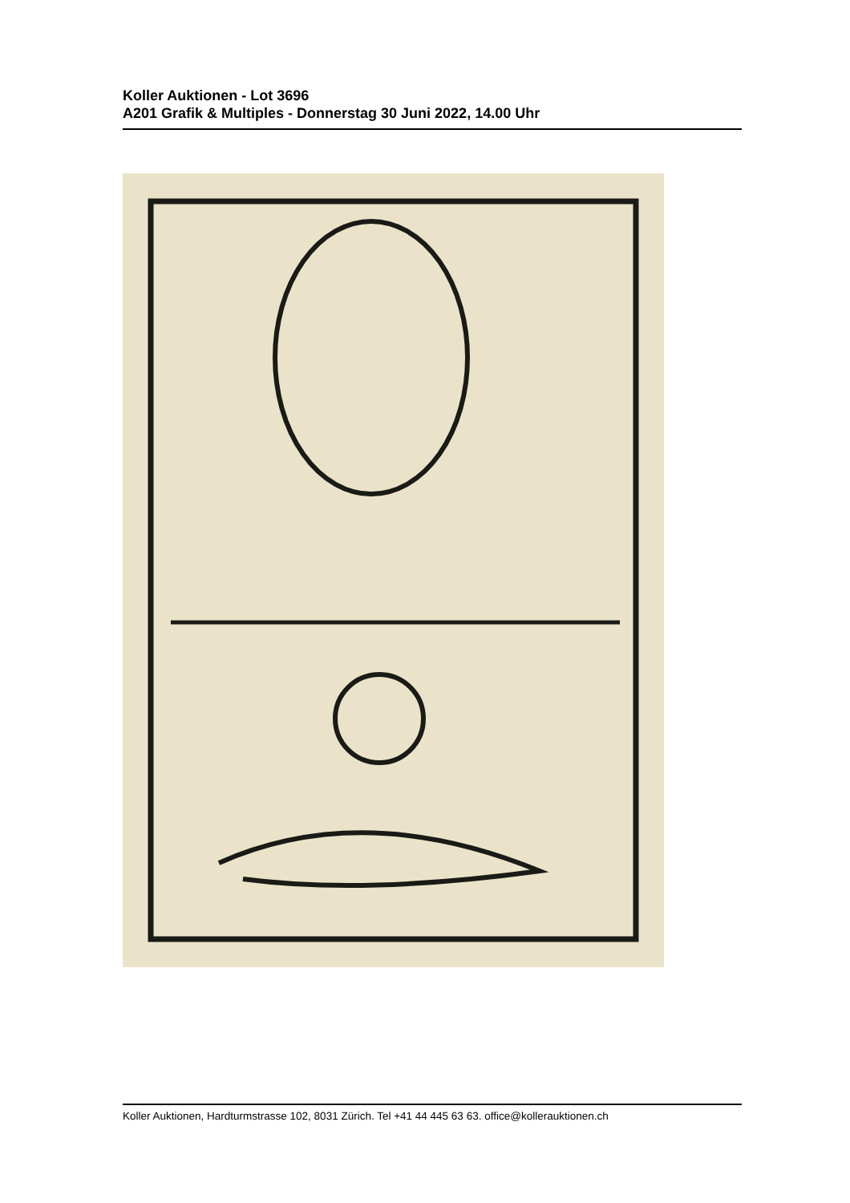Koller Auktionen - Lot 3696
A201 Grafik & Multiples - Donnerstag 30 Juni 2022, 14.00 Uhr
Koller Auktionen, Hardturmstrasse 102, 8031 Zürich. Tel +41 44 445 63 63. office@kollerauktionen.ch